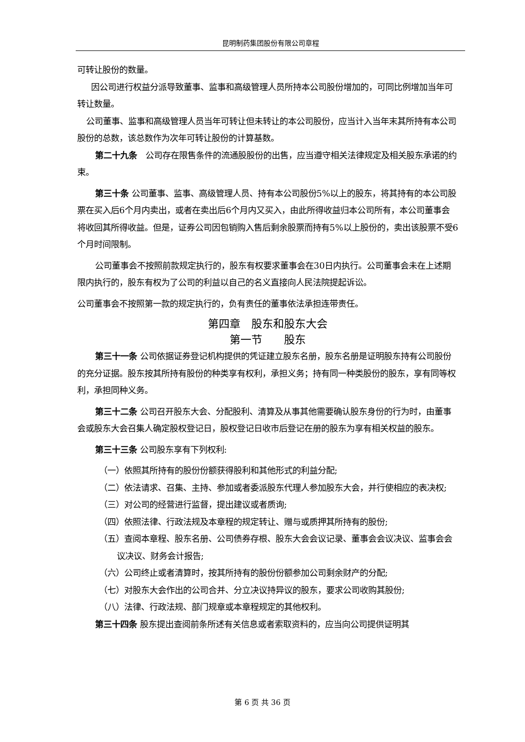昆明制药集团股份有限公司章程
可转让股份的数量。
因公司进行权益分派导致董事、监事和高级管理人员所持本公司股份增加的，可同比例增加当年可转让数量。
公司董事、监事和高级管理人员当年可转让但未转让的本公司股份，应当计入当年末其所持有本公司股份的总数，该总数作为次年可转让股份的计算基数。
第二十九条　公司存在限售条件的流通股股份的出售，应当遵守相关法律规定及相关股东承诺的约束。
第三十条 公司董事、监事、高级管理人员、持有本公司股份5%以上的股东，将其持有的本公司股票在买入后6个月内卖出，或者在卖出后6个月内又买入，由此所得收益归本公司所有，本公司董事会将收回其所得收益。但是，证券公司因包销购入售后剩余股票而持有5%以上股份的，卖出该股票不受6个月时间限制。
公司董事会不按照前款规定执行的，股东有权要求董事会在30日内执行。公司董事会未在上述期限内执行的，股东有权为了公司的利益以自己的名义直接向人民法院提起诉讼。
公司董事会不按照第一款的规定执行的，负有责任的董事依法承担连带责任。
第四章　股东和股东大会
第一节　　股东
第三十一条 公司依据证券登记机构提供的凭证建立股东名册，股东名册是证明股东持有公司股份的充分证据。股东按其所持有股份的种类享有权利，承担义务；持有同一种类股份的股东，享有同等权利，承担同种义务。
第三十二条 公司召开股东大会、分配股利、清算及从事其他需要确认股东身份的行为时，由董事会或股东大会召集人确定股权登记日，股权登记日收市后登记在册的股东为享有相关权益的股东。
第三十三条 公司股东享有下列权利:
（一）依照其所持有的股份份额获得股利和其他形式的利益分配;
（二）依法请求、召集、主持、参加或者委派股东代理人参加股东大会，并行使相应的表决权;
（三）对公司的经营进行监督，提出建议或者质询;
（四）依照法律、行政法规及本章程的规定转让、赠与或质押其所持有的股份;
（五）查阅本章程、股东名册、公司债券存根、股东大会会议记录、董事会会议决议、监事会会议决议、财务会计报告;
（六）公司终止或者清算时，按其所持有的股份份额参加公司剩余财产的分配;
（七）对股东大会作出的公司合并、分立决议持异议的股东，要求公司收购其股份;
（八）法律、行政法规、部门规章或本章程规定的其他权利。
第三十四条 股东提出查阅前条所述有关信息或者索取资料的，应当向公司提供证明其
第 6 页 共 36 页